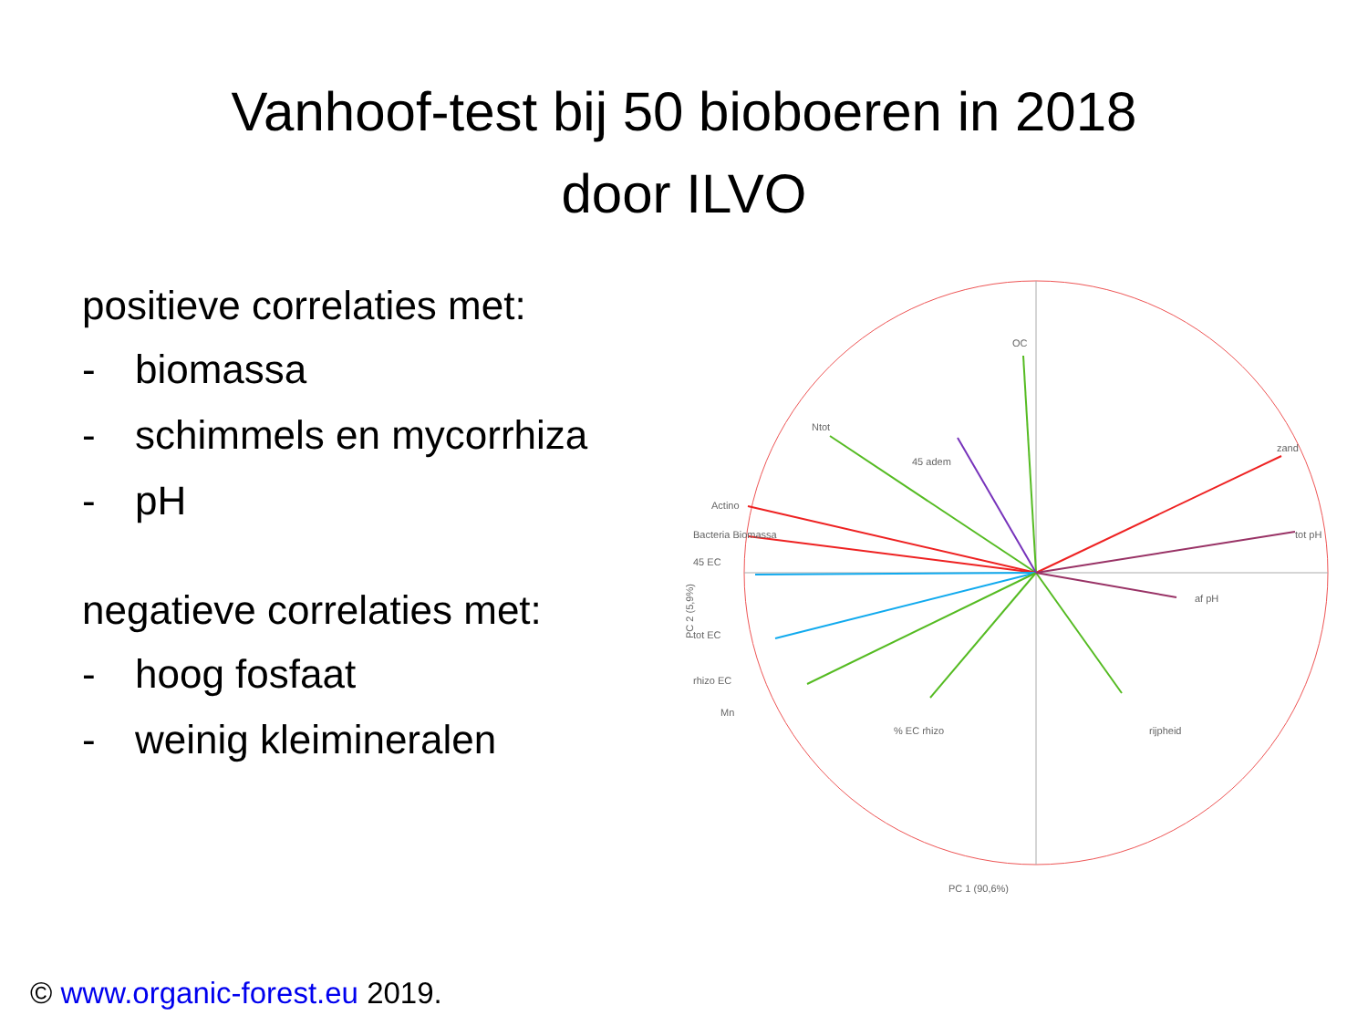Vanhoof-test bij 50 bioboeren in 2018
door ILVO
positieve correlaties met:
- biomassa
- schimmels en mycorrhiza
- pH
negatieve correlaties met:
- hoog fosfaat
- weinig kleimineralen
OC
Ntot
45 adem
Actino
Bacteria Biomassa
45 EC
tot EC
rhizo EC
Mn
% EC rhizo
rijpheid
zand
tot pH
af pH
PC 1 (90,6%)
PC 2 (5,9%)
© www.organic-forest.eu 2019.